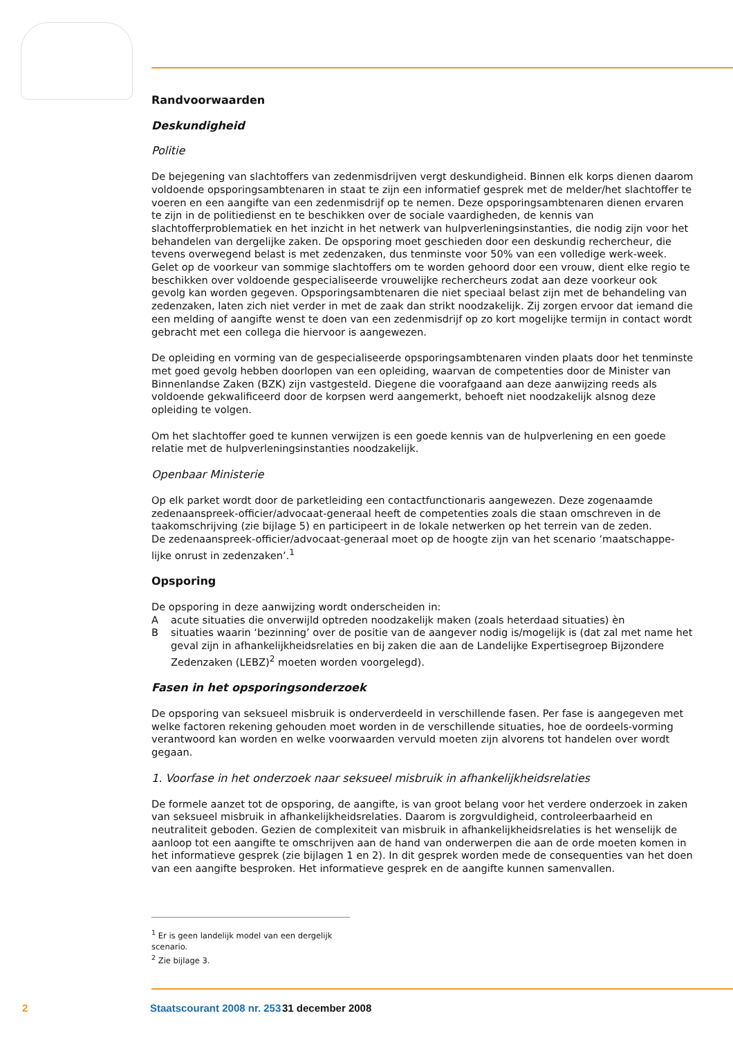Randvoorwaarden
Deskundigheid
Politie
De bejegening van slachtoffers van zedenmisdrijven vergt deskundigheid. Binnen elk korps dienen daarom voldoende opsporingsambtenaren in staat te zijn een informatief gesprek met de melder/het slachtoffer te voeren en een aangifte van een zedenmisdrijf op te nemen. Deze opsporingsambtenaren dienen ervaren te zijn in de politiedienst en te beschikken over de sociale vaardigheden, de kennis van slachtofferproblematiek en het inzicht in het netwerk van hulpverleningsinstanties, die nodig zijn voor het behandelen van dergelijke zaken. De opsporing moet geschieden door een deskundig rechercheur, die tevens overwegend belast is met zedenzaken, dus tenminste voor 50% van een volledige werk-week. Gelet op de voorkeur van sommige slachtoffers om te worden gehoord door een vrouw, dient elke regio te beschikken over voldoende gespecialiseerde vrouwelijke rechercheurs zodat aan deze voorkeur ook gevolg kan worden gegeven. Opsporingsambtenaren die niet speciaal belast zijn met de behandeling van zedenzaken, laten zich niet verder in met de zaak dan strikt noodzakelijk. Zij zorgen ervoor dat iemand die een melding of aangifte wenst te doen van een zedenmisdrijf op zo kort mogelijke termijn in contact wordt gebracht met een collega die hiervoor is aangewezen.
De opleiding en vorming van de gespecialiseerde opsporingsambtenaren vinden plaats door het tenminste met goed gevolg hebben doorlopen van een opleiding, waarvan de competenties door de Minister van Binnenlandse Zaken (BZK) zijn vastgesteld. Diegene die voorafgaand aan deze aanwijzing reeds als voldoende gekwalificeerd door de korpsen werd aangemerkt, behoeft niet noodzakelijk alsnog deze opleiding te volgen.
Om het slachtoffer goed te kunnen verwijzen is een goede kennis van de hulpverlening en een goede relatie met de hulpverleningsinstanties noodzakelijk.
Openbaar Ministerie
Op elk parket wordt door de parketleiding een contactfunctionaris aangewezen. Deze zogenaamde zedenaanspreek-officier/advocaat-generaal heeft de competenties zoals die staan omschreven in de taakomschrijving (zie bijlage 5) en participeert in de lokale netwerken op het terrein van de zeden.
De zedenaanspreek-officier/advocaat-generaal moet op de hoogte zijn van het scenario ‘maatschappe-lijke onrust in zedenzaken’.<sup>1</sup>
Opsporing
De opsporing in deze aanwijzing wordt onderscheiden in:
Aacute situaties die onverwijld optreden noodzakelijk maken (zoals heterdaad situaties) èn
Bsituaties waarin ‘bezinning’ over de positie van de aangever nodig is/mogelijk is (dat zal met name het geval zijn in afhankelijkheidsrelaties en bij zaken die aan de Landelijke Expertisegroep Bijzondere Zedenzaken (LEBZ)<sup>2</sup> moeten worden voorgelegd).
Fasen in het opsporingsonderzoek
De opsporing van seksueel misbruik is onderverdeeld in verschillende fasen. Per fase is aangegeven met welke factoren rekening gehouden moet worden in de verschillende situaties, hoe de oordeels-vorming verantwoord kan worden en welke voorwaarden vervuld moeten zijn alvorens tot handelen over wordt gegaan.
1. Voorfase in het onderzoek naar seksueel misbruik in afhankelijkheidsrelaties
De formele aanzet tot de opsporing, de aangifte, is van groot belang voor het verdere onderzoek in zaken van seksueel misbruik in afhankelijkheidsrelaties. Daarom is zorgvuldigheid, controleerbaarheid en neutraliteit geboden. Gezien de complexiteit van misbruik in afhankelijkheidsrelaties is het wenselijk de aanloop tot een aangifte te omschrijven aan de hand van onderwerpen die aan de orde moeten komen in het informatieve gesprek (zie bijlagen 1 en 2). In dit gesprek worden mede de consequenties van het doen van een aangifte besproken. Het informatieve gesprek en de aangifte kunnen samenvallen.
<sup>1</sup> Er is geen landelijk model van een dergelijk scenario.
<sup>2</sup> Zie bijlage 3.
2 Staatscourant 2008 nr. 253 31 december 2008